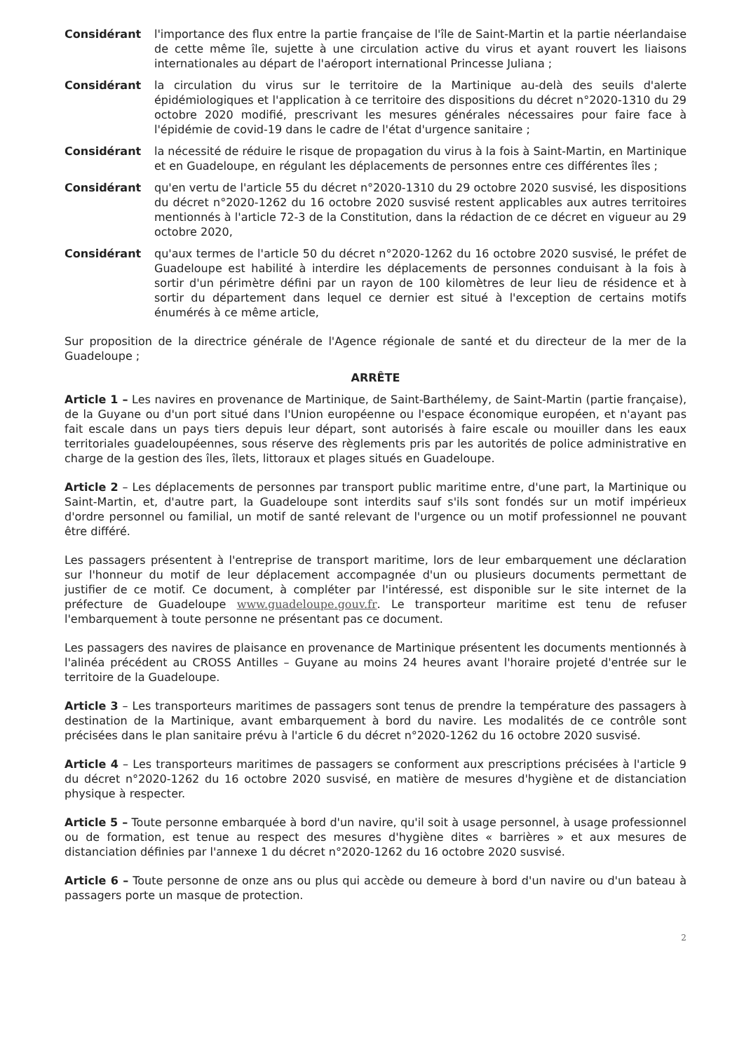Considérant l'importance des flux entre la partie française de l'île de Saint-Martin et la partie néerlandaise de cette même île, sujette à une circulation active du virus et ayant rouvert les liaisons internationales au départ de l'aéroport international Princesse Juliana ;
Considérant la circulation du virus sur le territoire de la Martinique au-delà des seuils d'alerte épidémiologiques et l'application à ce territoire des dispositions du décret n°2020-1310 du 29 octobre 2020 modifié, prescrivant les mesures générales nécessaires pour faire face à l'épidémie de covid-19 dans le cadre de l'état d'urgence sanitaire ;
Considérant la nécessité de réduire le risque de propagation du virus à la fois à Saint-Martin, en Martinique et en Guadeloupe, en régulant les déplacements de personnes entre ces différentes îles ;
Considérant qu'en vertu de l'article 55 du décret n°2020-1310 du 29 octobre 2020 susvisé, les dispositions du décret n°2020-1262 du 16 octobre 2020 susvisé restent applicables aux autres territoires mentionnés à l'article 72-3 de la Constitution, dans la rédaction de ce décret en vigueur au 29 octobre 2020,
Considérant qu'aux termes de l'article 50 du décret n°2020-1262 du 16 octobre 2020 susvisé, le préfet de Guadeloupe est habilité à interdire les déplacements de personnes conduisant à la fois à sortir d'un périmètre défini par un rayon de 100 kilomètres de leur lieu de résidence et à sortir du département dans lequel ce dernier est situé à l'exception de certains motifs énumérés à ce même article,
Sur proposition de la directrice générale de l'Agence régionale de santé et du directeur de la mer de la Guadeloupe ;
ARRÊTE
Article 1 – Les navires en provenance de Martinique, de Saint-Barthélemy, de Saint-Martin (partie française), de la Guyane ou d'un port situé dans l'Union européenne ou l'espace économique européen, et n'ayant pas fait escale dans un pays tiers depuis leur départ, sont autorisés à faire escale ou mouiller dans les eaux territoriales guadeloupéennes, sous réserve des règlements pris par les autorités de police administrative en charge de la gestion des îles, îlets, littoraux et plages situés en Guadeloupe.
Article 2 – Les déplacements de personnes par transport public maritime entre, d'une part, la Martinique ou Saint-Martin, et, d'autre part, la Guadeloupe sont interdits sauf s'ils sont fondés sur un motif impérieux d'ordre personnel ou familial, un motif de santé relevant de l'urgence ou un motif professionnel ne pouvant être différé.
Les passagers présentent à l'entreprise de transport maritime, lors de leur embarquement une déclaration sur l'honneur du motif de leur déplacement accompagnée d'un ou plusieurs documents permettant de justifier de ce motif. Ce document, à compléter par l'intéressé, est disponible sur le site internet de la préfecture de Guadeloupe www.guadeloupe.gouv.fr. Le transporteur maritime est tenu de refuser l'embarquement à toute personne ne présentant pas ce document.
Les passagers des navires de plaisance en provenance de Martinique présentent les documents mentionnés à l'alinéa précédent au CROSS Antilles – Guyane au moins 24 heures avant l'horaire projeté d'entrée sur le territoire de la Guadeloupe.
Article 3 – Les transporteurs maritimes de passagers sont tenus de prendre la température des passagers à destination de la Martinique, avant embarquement à bord du navire. Les modalités de ce contrôle sont précisées dans le plan sanitaire prévu à l'article 6 du décret n°2020-1262 du 16 octobre 2020 susvisé.
Article 4 – Les transporteurs maritimes de passagers se conforment aux prescriptions précisées à l'article 9 du décret n°2020-1262 du 16 octobre 2020 susvisé, en matière de mesures d'hygiène et de distanciation physique à respecter.
Article 5 – Toute personne embarquée à bord d'un navire, qu'il soit à usage personnel, à usage professionnel ou de formation, est tenue au respect des mesures d'hygiène dites « barrières » et aux mesures de distanciation définies par l'annexe 1 du décret n°2020-1262 du 16 octobre 2020 susvisé.
Article 6 – Toute personne de onze ans ou plus qui accède ou demeure à bord d'un navire ou d'un bateau à passagers porte un masque de protection.
2